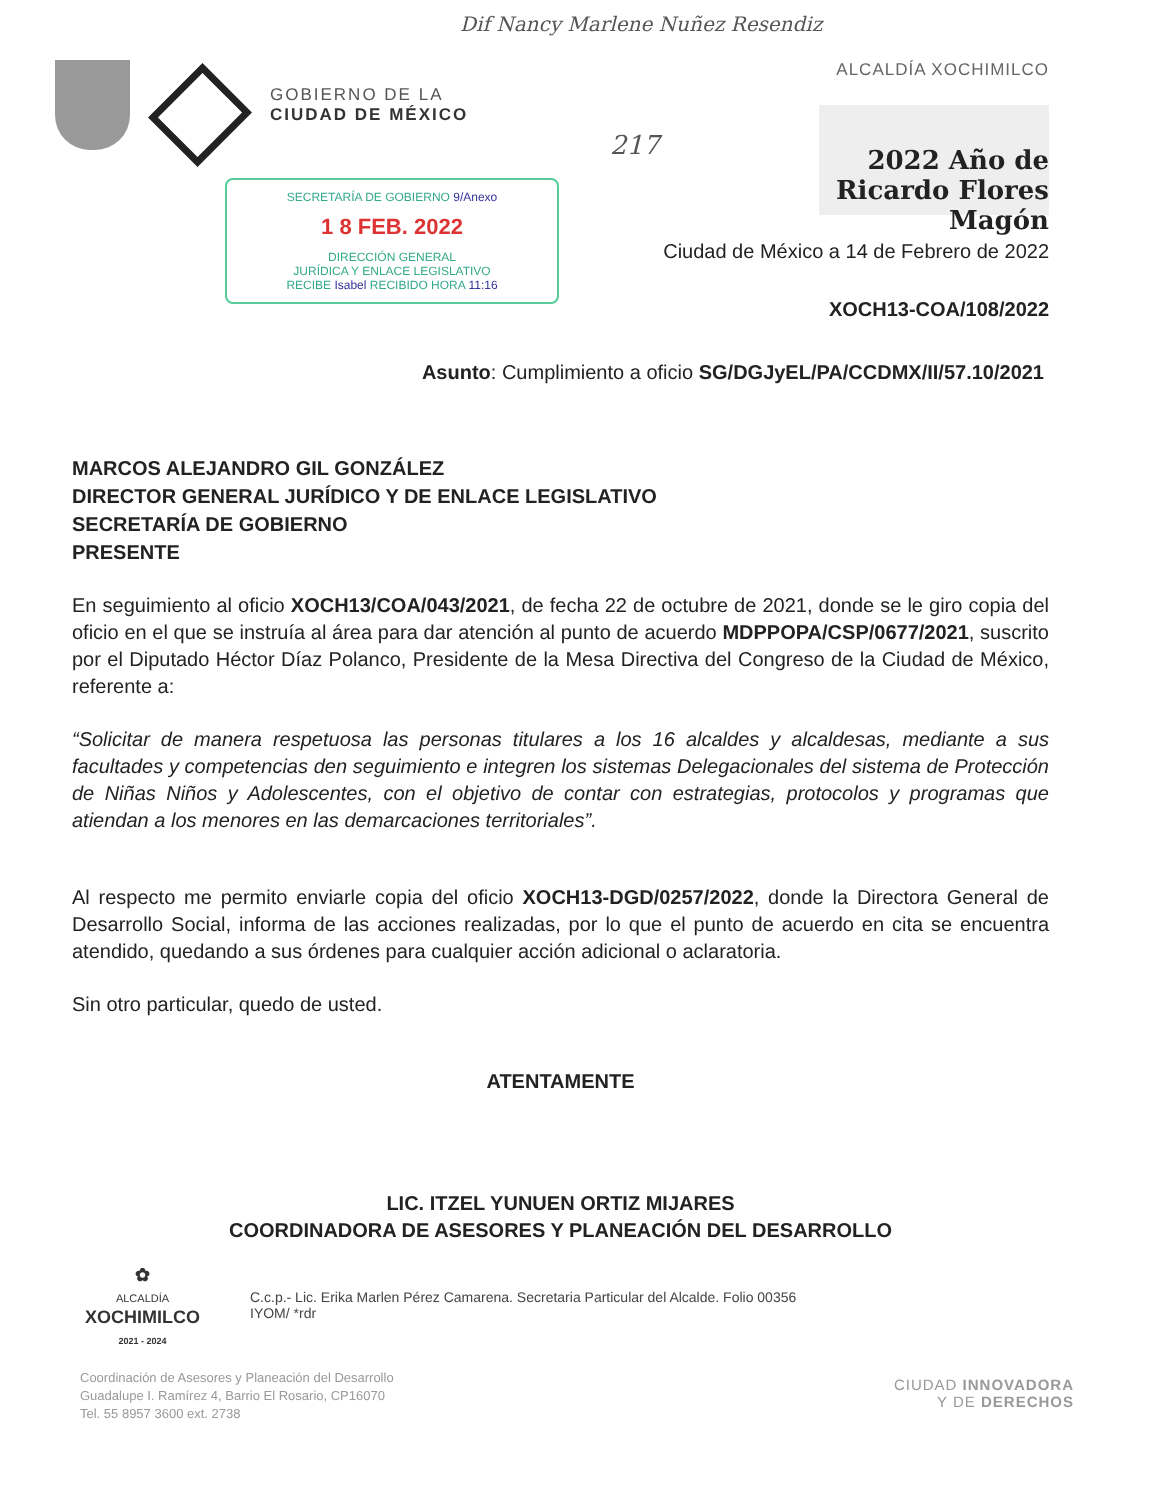Dif Nancy Marlene Nuñez Resendiz
GOBIERNO DE LA
CIUDAD DE MÉXICO
SECRETARÍA DE GOBIERNO 9/Anexo
1 8 FEB. 2022
DIRECCIÓN GENERAL
JURÍDICA Y ENLACE LEGISLATIVO
RECIBE Isabel RECIBIDO HORA 11:16
ALCALDÍA XOCHIMILCO
217
2022 Año de Ricardo Flores Magón
Ciudad de México a 14 de Febrero de 2022
XOCH13-COA/108/2022
Asunto: Cumplimiento a oficio SG/DGJyEL/PA/CCDMX/II/57.10/2021
MARCOS ALEJANDRO GIL GONZÁLEZ
DIRECTOR GENERAL JURÍDICO Y DE ENLACE LEGISLATIVO
SECRETARÍA DE GOBIERNO
PRESENTE
En seguimiento al oficio XOCH13/COA/043/2021, de fecha 22 de octubre de 2021, donde se le giro copia del oficio en el que se instruía al área para dar atención al punto de acuerdo MDPPOPA/CSP/0677/2021, suscrito por el Diputado Héctor Díaz Polanco, Presidente de la Mesa Directiva del Congreso de la Ciudad de México, referente a:
“Solicitar de manera respetuosa las personas titulares a los 16 alcaldes y alcaldesas, mediante a sus facultades y competencias den seguimiento e integren los sistemas Delegacionales del sistema de Protección de Niñas Niños y Adolescentes, con el objetivo de contar con estrategias, protocolos y programas que atiendan a los menores en las demarcaciones territoriales”.
Al respecto me permito enviarle copia del oficio XOCH13-DGD/0257/2022, donde la Directora General de Desarrollo Social, informa de las acciones realizadas, por lo que el punto de acuerdo en cita se encuentra atendido, quedando a sus órdenes para cualquier acción adicional o aclaratoria.
Sin otro particular, quedo de usted.
ATENTAMENTE
LIC. ITZEL YUNUEN ORTIZ MIJARES
COORDINADORA DE ASESORES Y PLANEACIÓN DEL DESARROLLO
✿
ALCALDÍA
XOCHIMILCO
2021 - 2024
C.c.p.- Lic. Erika Marlen Pérez Camarena. Secretaria Particular del Alcalde. Folio 00356
IYOM/ *rdr
Coordinación de Asesores y Planeación del Desarrollo
Guadalupe I. Ramírez 4, Barrio El Rosario, CP16070
Tel. 55 8957 3600 ext. 2738
CIUDAD INNOVADORA
Y DE DERECHOS